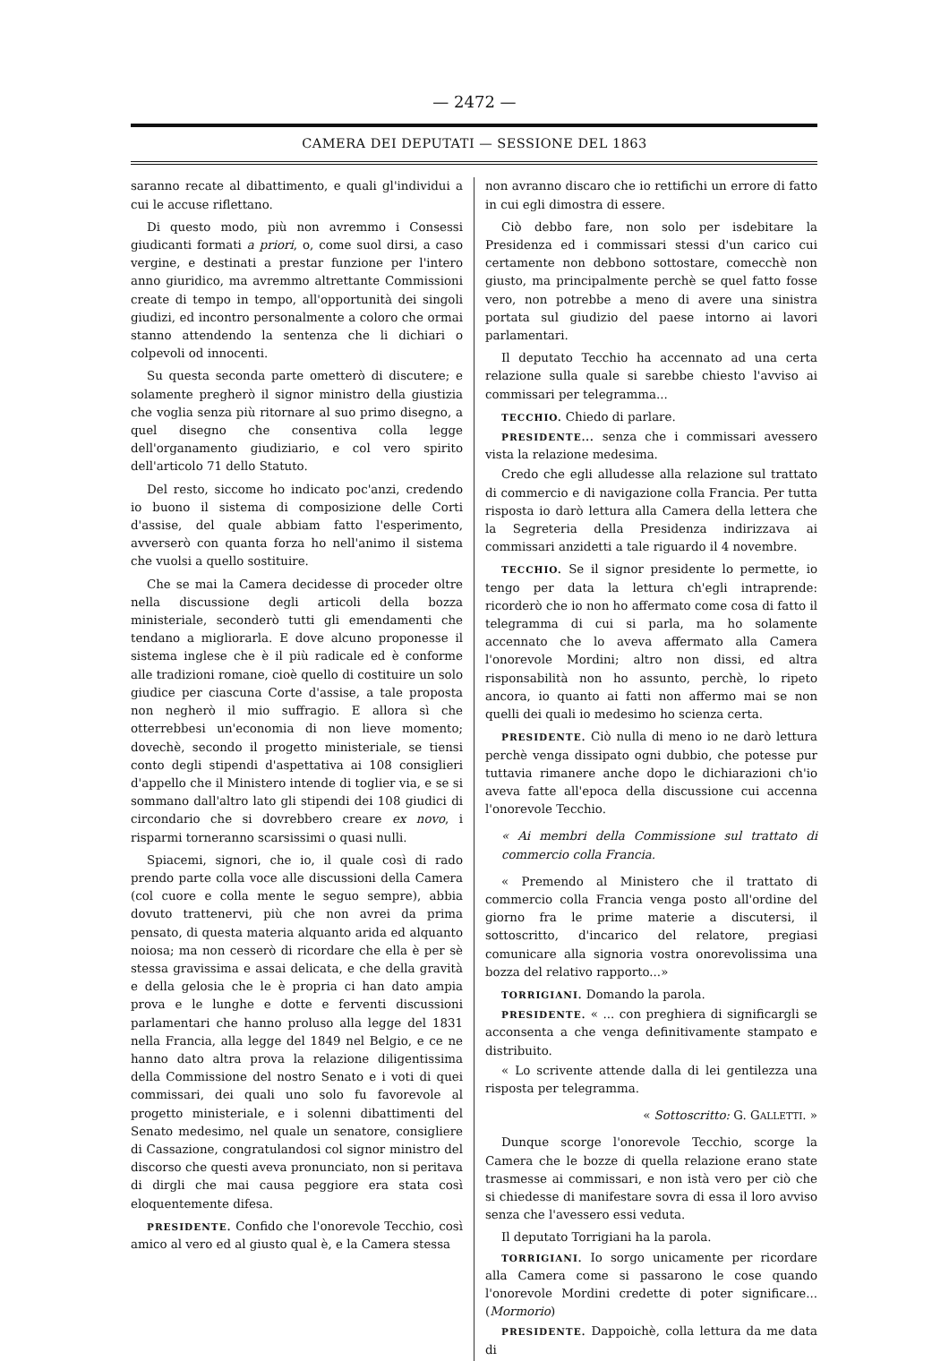— 2472 —
CAMERA DEI DEPUTATI — SESSIONE DEL 1863
saranno recate al dibattimento, e quali gl'individui a cui le accuse riflettano.
Di questo modo, più non avremmo i Consessi giudicanti formati a priori, o, come suol dirsi, a caso vergine, e destinati a prestar funzione per l'intero anno giuridico, ma avremmo altrettante Commissioni create di tempo in tempo, all'opportunità dei singoli giudizi, ed incontro personalmente a coloro che ormai stanno attendendo la sentenza che li dichiari o colpevoli od innocenti.
Su questa seconda parte ometterò di discutere; e solamente pregherò il signor ministro della giustizia che voglia senza più ritornare al suo primo disegno, a quel disegno che consentiva colla legge dell'organamento giudiziario, e col vero spirito dell'articolo 71 dello Statuto.
Del resto, siccome ho indicato poc'anzi, credendo io buono il sistema di composizione delle Corti d'assise, del quale abbiam fatto l'esperimento, avverserò con quanta forza ho nell'animo il sistema che vuolsi a quello sostituire.
Che se mai la Camera decidesse di proceder oltre nella discussione degli articoli della bozza ministeriale, seconderò tutti gli emendamenti che tendano a migliorarla. E dove alcuno proponesse il sistema inglese che è il più radicale ed è conforme alle tradizioni romane, cioè quello di costituire un solo giudice per ciascuna Corte d'assise, a tale proposta non negherò il mio suffragio. E allora sì che otterrebbesi un'economia di non lieve momento; dovechè, secondo il progetto ministeriale, se tiensi conto degli stipendi d'aspettativa ai 108 consiglieri d'appello che il Ministero intende di toglier via, e se si sommano dall'altro lato gli stipendi dei 108 giudici di circondario che si dovrebbero creare ex novo, i risparmi torneranno scarsissimi o quasi nulli.
Spiacemi, signori, che io, il quale così di rado prendo parte colla voce alle discussioni della Camera (col cuore e colla mente le seguo sempre), abbia dovuto trattenervi, più che non avrei da prima pensato, di questa materia alquanto arida ed alquanto noiosa; ma non cesserò di ricordare che ella è per sè stessa gravissima e assai delicata, e che della gravità e della gelosia che le è propria ci han dato ampia prova e le lunghe e dotte e ferventi discussioni parlamentari che hanno proluso alla legge del 1831 nella Francia, alla legge del 1849 nel Belgio, e ce ne hanno dato altra prova la relazione diligentissima della Commissione del nostro Senato e i voti di quei commissari, dei quali uno solo fu favorevole al progetto ministeriale, e i solenni dibattimenti del Senato medesimo, nel quale un senatore, consigliere di Cassazione, congratulandosi col signor ministro del discorso che questi aveva pronunciato, non si peritava di dirgli che mai causa peggiore era stata così eloquentemente difesa.
PRESIDENTE. Confido che l'onorevole Tecchio, così amico al vero ed al giusto qual è, e la Camera stessa
non avranno discaro che io rettifichi un errore di fatto in cui egli dimostra di essere.
Ciò debbo fare, non solo per isdebitare la Presidenza ed i commissari stessi d'un carico cui certamente non debbono sottostare, comecchè non giusto, ma principalmente perchè se quel fatto fosse vero, non potrebbe a meno di avere una sinistra portata sul giudizio del paese intorno ai lavori parlamentari.
Il deputato Tecchio ha accennato ad una certa relazione sulla quale si sarebbe chiesto l'avviso ai commissari per telegramma...
TECCHIO. Chiedo di parlare.
PRESIDENTE... senza che i commissari avessero vista la relazione medesima.
Credo che egli alludesse alla relazione sul trattato di commercio e di navigazione colla Francia. Per tutta risposta io darò lettura alla Camera della lettera che la Segreteria della Presidenza indirizzava ai commissari anzidetti a tale riguardo il 4 novembre.
TECCHIO. Se il signor presidente lo permette, io tengo per data la lettura ch'egli intraprende: ricorderò che io non ho affermato come cosa di fatto il telegramma di cui si parla, ma ho solamente accennato che lo aveva affermato alla Camera l'onorevole Mordini; altro non dissi, ed altra risponsabilità non ho assunto, perchè, lo ripeto ancora, io quanto ai fatti non affermo mai se non quelli dei quali io medesimo ho scienza certa.
PRESIDENTE. Ciò nulla di meno io ne darò lettura perchè venga dissipato ogni dubbio, che potesse pur tuttavia rimanere anche dopo le dichiarazioni ch'io aveva fatte all'epoca della discussione cui accenna l'onorevole Tecchio.
« Ai membri della Commissione sul trattato di commercio colla Francia.
« Premendo al Ministero che il trattato di commercio colla Francia venga posto all'ordine del giorno fra le prime materie a discutersi, il sottoscritto, d'incarico del relatore, pregiasi comunicare alla signoria vostra onorevolissima una bozza del relativo rapporto...»
TORRIGIANI. Domando la parola.
PRESIDENTE. « ... con preghiera di significargli se acconsenta a che venga definitivamente stampato e distribuito.
« Lo scrivente attende dalla di lei gentilezza una risposta per telegramma.
« Sottoscritto: G. GALLETTI. »
Dunque scorge l'onorevole Tecchio, scorge la Camera che le bozze di quella relazione erano state trasmesse ai commissari, e non istà vero per ciò che si chiedesse di manifestare sovra di essa il loro avviso senza che l'avessero essi veduta.
Il deputato Torrigiani ha la parola.
TORRIGIANI. Io sorgo unicamente per ricordare alla Camera come si passarono le cose quando l'onorevole Mordini credette di poter significare... (Mormorio)
PRESIDENTE. Dappoichè, colla lettura da me data di